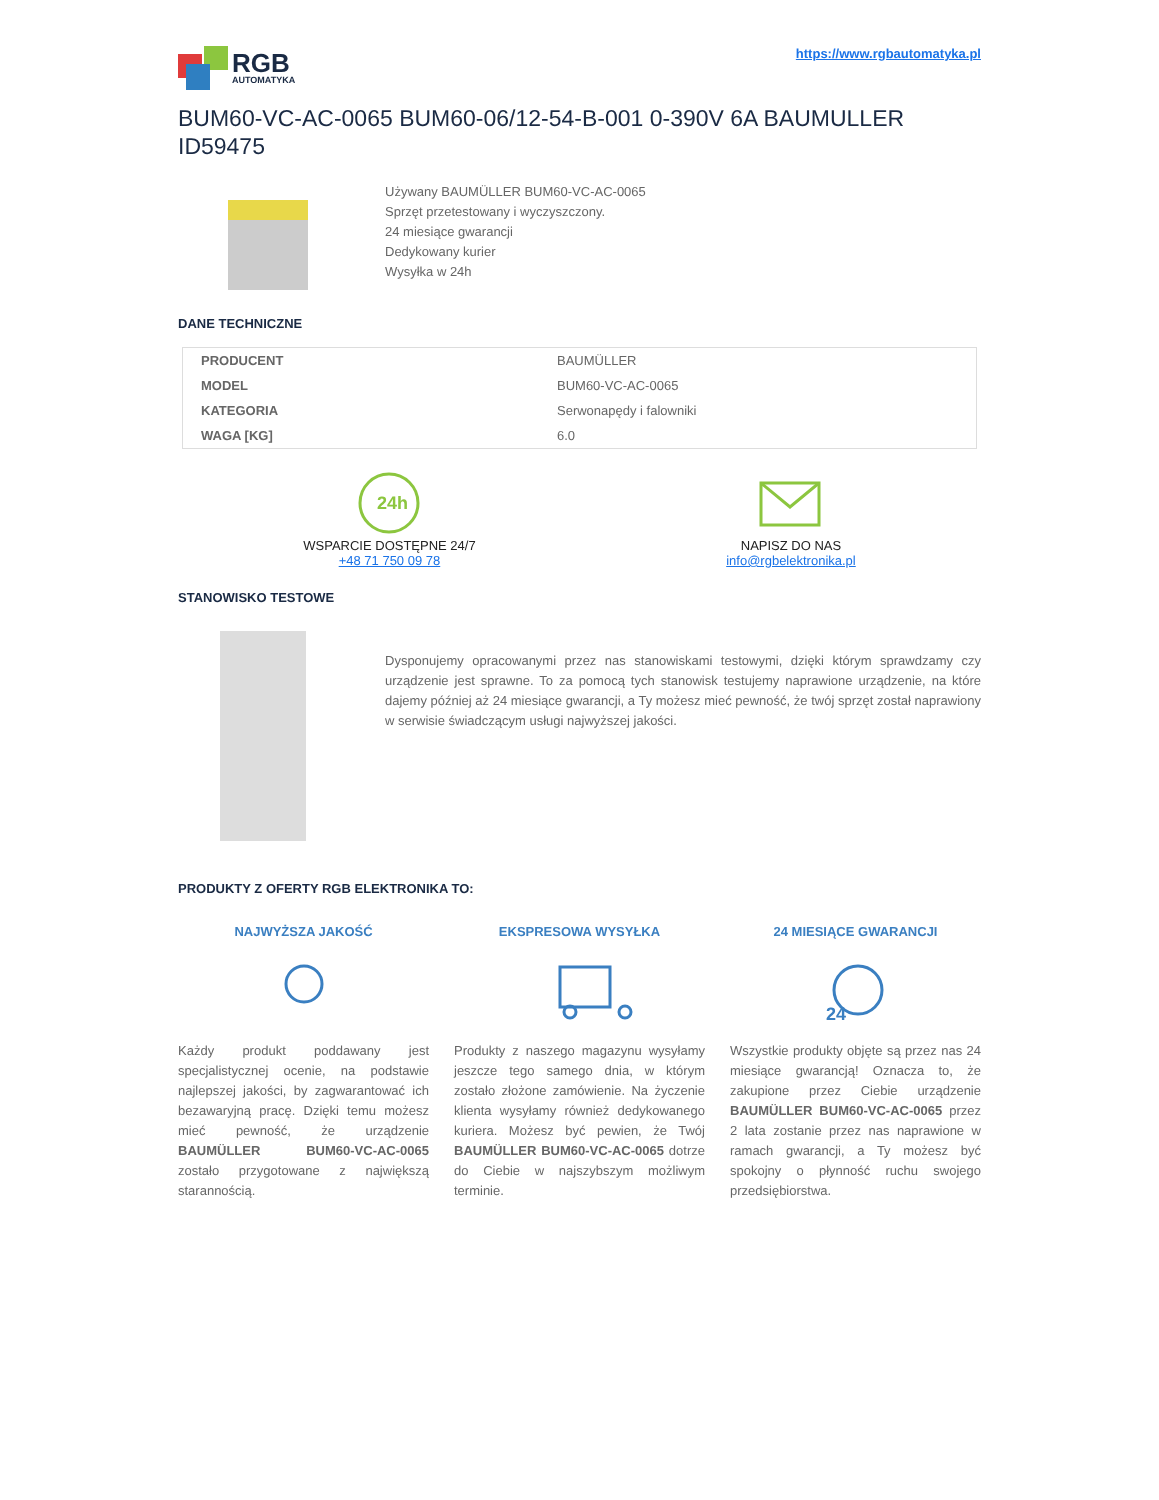RGB
AUTOMATYKA
https://www.rgbautomatyka.pl
BUM60-VC-AC-0065 BUM60-06/12-54-B-001 0-390V 6A BAUMULLER ID59475
Używany BAUMÜLLER BUM60-VC-AC-0065
Sprzęt przetestowany i wyczyszczony.
24 miesiące gwarancji
Dedykowany kurier
Wysyłka w 24h
DANE TECHNICZNE
| PRODUCENT | BAUMÜLLER |
| MODEL | BUM60-VC-AC-0065 |
| KATEGORIA | Serwonapędy i falowniki |
| WAGA [KG] | 6.0 |
24h
WSPARCIE DOSTĘPNE 24/7
+48 71 750 09 78
NAPISZ DO NAS
info@rgbelektronika.pl
STANOWISKO TESTOWE
Dysponujemy opracowanymi przez nas stanowiskami testowymi, dzięki którym sprawdzamy czy urządzenie jest sprawne. To za pomocą tych stanowisk testujemy naprawione urządzenie, na które dajemy później aż 24 miesiące gwarancji, a Ty możesz mieć pewność, że twój sprzęt został naprawiony w serwisie świadczącym usługi najwyższej jakości.
PRODUKTY Z OFERTY RGB ELEKTRONIKA TO:
NAJWYŻSZA JAKOŚĆ
Każdy produkt poddawany jest specjalistycznej ocenie, na podstawie najlepszej jakości, by zagwarantować ich bezawaryjną pracę. Dzięki temu możesz mieć pewność, że urządzenie BAUMÜLLER BUM60-VC-AC-0065 zostało przygotowane z największą starannością.
EKSPRESOWA WYSYŁKA
Produkty z naszego magazynu wysyłamy jeszcze tego samego dnia, w którym zostało złożone zamówienie. Na życzenie klienta wysyłamy również dedykowanego kuriera. Możesz być pewien, że Twój BAUMÜLLER BUM60-VC-AC-0065 dotrze do Ciebie w najszybszym możliwym terminie.
24 MIESIĄCE GWARANCJI
24
Wszystkie produkty objęte są przez nas 24 miesiące gwarancją! Oznacza to, że zakupione przez Ciebie urządzenie BAUMÜLLER BUM60-VC-AC-0065 przez 2 lata zostanie przez nas naprawione w ramach gwarancji, a Ty możesz być spokojny o płynność ruchu swojego przedsiębiorstwa.